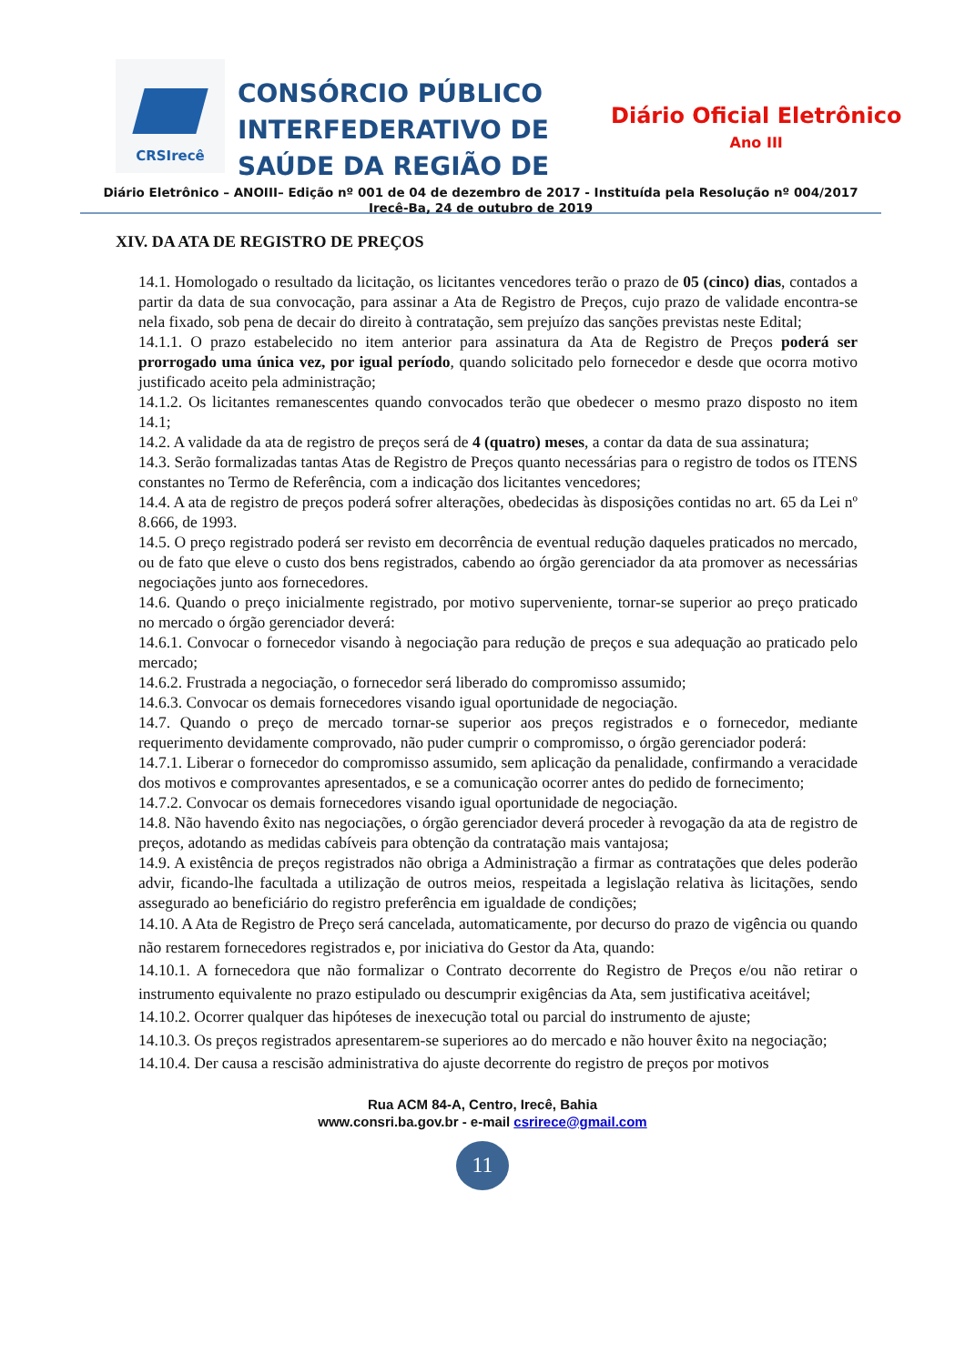CRSIrecê
CONSÓRCIO PÚBLICO INTERFEDERATIVO DE SAÚDE DA REGIÃO DE
Diário Oficial Eletrônico
Ano III
Diário Eletrônico – ANOIII– Edição nº 001 de 04 de dezembro de 2017 - Instituída pela Resolução nº 004/2017
Irecê-Ba, 24 de outubro de 2019
XIV. DA ATA DE REGISTRO DE PREÇOS
14.1. Homologado o resultado da licitação, os licitantes vencedores terão o prazo de 05 (cinco) dias, contados a partir da data de sua convocação, para assinar a Ata de Registro de Preços, cujo prazo de validade encontra-se nela fixado, sob pena de decair do direito à contratação, sem prejuízo das sanções previstas neste Edital;
14.1.1. O prazo estabelecido no item anterior para assinatura da Ata de Registro de Preços poderá ser prorrogado uma única vez, por igual período, quando solicitado pelo fornecedor e desde que ocorra motivo justificado aceito pela administração;
14.1.2. Os licitantes remanescentes quando convocados terão que obedecer o mesmo prazo disposto no item 14.1;
14.2. A validade da ata de registro de preços será de 4 (quatro) meses, a contar da data de sua assinatura;
14.3. Serão formalizadas tantas Atas de Registro de Preços quanto necessárias para o registro de todos os ITENS constantes no Termo de Referência, com a indicação dos licitantes vencedores;
14.4. A ata de registro de preços poderá sofrer alterações, obedecidas às disposições contidas no art. 65 da Lei nº 8.666, de 1993.
14.5. O preço registrado poderá ser revisto em decorrência de eventual redução daqueles praticados no mercado, ou de fato que eleve o custo dos bens registrados, cabendo ao órgão gerenciador da ata promover as necessárias negociações junto aos fornecedores.
14.6. Quando o preço inicialmente registrado, por motivo superveniente, tornar-se superior ao preço praticado no mercado o órgão gerenciador deverá:
14.6.1. Convocar o fornecedor visando à negociação para redução de preços e sua adequação ao praticado pelo mercado;
14.6.2. Frustrada a negociação, o fornecedor será liberado do compromisso assumido;
14.6.3. Convocar os demais fornecedores visando igual oportunidade de negociação.
14.7. Quando o preço de mercado tornar-se superior aos preços registrados e o fornecedor, mediante requerimento devidamente comprovado, não puder cumprir o compromisso, o órgão gerenciador poderá:
14.7.1. Liberar o fornecedor do compromisso assumido, sem aplicação da penalidade, confirmando a veracidade dos motivos e comprovantes apresentados, e se a comunicação ocorrer antes do pedido de fornecimento;
14.7.2. Convocar os demais fornecedores visando igual oportunidade de negociação.
14.8. Não havendo êxito nas negociações, o órgão gerenciador deverá proceder à revogação da ata de registro de preços, adotando as medidas cabíveis para obtenção da contratação mais vantajosa;
14.9. A existência de preços registrados não obriga a Administração a firmar as contratações que deles poderão advir, ficando-lhe facultada a utilização de outros meios, respeitada a legislação relativa às licitações, sendo assegurado ao beneficiário do registro preferência em igualdade de condições;
14.10. A Ata de Registro de Preço será cancelada, automaticamente, por decurso do prazo de vigência ou quando não restarem fornecedores registrados e, por iniciativa do Gestor da Ata, quando:
14.10.1. A fornecedora que não formalizar o Contrato decorrente do Registro de Preços e/ou não retirar o instrumento equivalente no prazo estipulado ou descumprir exigências da Ata, sem justificativa aceitável;
14.10.2. Ocorrer qualquer das hipóteses de inexecução total ou parcial do instrumento de ajuste;
14.10.3. Os preços registrados apresentarem-se superiores ao do mercado e não houver êxito na negociação;
14.10.4. Der causa a rescisão administrativa do ajuste decorrente do registro de preços por motivos
Rua ACM 84-A, Centro, Irecê, Bahia
www.consri.ba.gov.br - e-mail csrirece@gmail.com
11